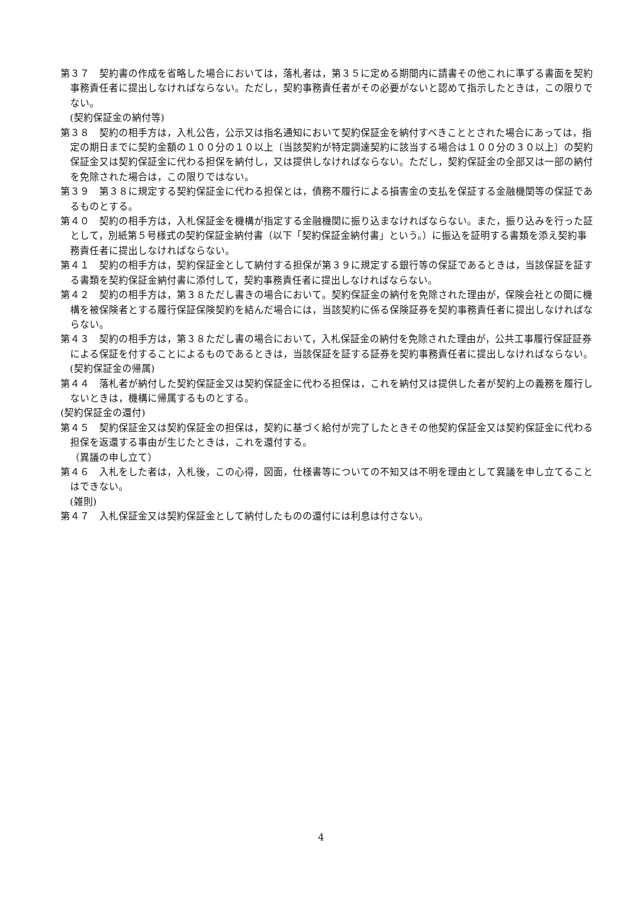第３７　契約書の作成を省略した場合においては，落札者は，第３５に定める期間内に請書その他これに準ずる書面を契約事務責任者に提出しなければならない。ただし，契約事務責任者がその必要がないと認めて指示したときは，この限りでない。
(契約保証金の納付等)
第３８　契約の相手方は，入札公告，公示又は指名通知において契約保証金を納付すべきこととされた場合にあっては，指定の期日までに契約金額の１００分の１０以上〔当該契約が特定調達契約に該当する場合は１００分の３０以上〕の契約保証金又は契約保証金に代わる担保を納付し，又は提供しなければならない。ただし，契約保証金の全部又は一部の納付を免除された場合は，この限りではない。
第３９　第３８に規定する契約保証金に代わる担保とは，債務不履行による損害金の支払を保証する金融機関等の保証であるものとする。
第４０　契約の相手方は，入札保証金を機構が指定する金融機関に振り込まなければならない。また，振り込みを行った証として，別紙第５号様式の契約保証金納付書（以下「契約保証金納付書」という。）に振込を証明する書類を添え契約事務責任者に提出しなければならない。
第４１　契約の相手方は，契約保証金として納付する担保が第３９に規定する銀行等の保証であるときは，当該保証を証する書類を契約保証金納付書に添付して，契約事務責任者に提出しなければならない。
第４２　契約の相手方は，第３８ただし書きの場合において。契約保証金の納付を免除された理由が，保険会社との間に機構を被保険者とする履行保証保険契約を結んだ場合には，当該契約に係る保険証券を契約事務責任者に提出しなければならない。
第４３　契約の相手方は，第３８ただし書の場合において，入札保証金の納付を免除された理由が，公共工事履行保証証券による保証を付することによるものであるときは，当該保証を証する証券を契約事務責任者に提出しなければならない。
(契約保証金の帰属)
第４４　落札者が納付した契約保証金又は契約保証金に代わる担保は，これを納付又は提供した者が契約上の義務を履行しないときは，機構に帰属するものとする。
(契約保証金の還付)
第４５　契約保証金又は契約保証金の担保は，契約に基づく給付が完了したときその他契約保証金又は契約保証金に代わる担保を返還する事由が生じたときは，これを還付する。
（異議の申し立て）
第４６　入札をした者は，入札後，この心得，図面，仕様書等についての不知又は不明を理由として異議を申し立てることはできない。
(雑則)
第４７　入札保証金又は契約保証金として納付したものの還付には利息は付さない。
4